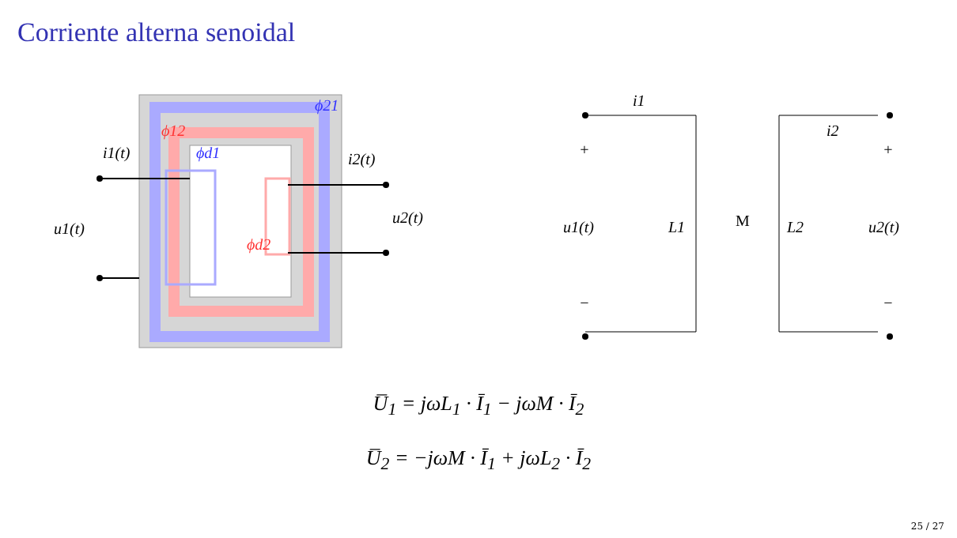Corriente alterna senoidal
ϕ21
ϕ12
ϕd1
ϕd2
i1(t)
i2(t)
u1(t)
u2(t)
i1
i2
+
+
−
−
u1(t)
L1
M
L2
u2(t)
U̅<sub>1</sub> = jωL<sub>1</sub> · Ī<sub>1</sub> − jωM · Ī<sub>2</sub>
U̅<sub>2</sub> = −jωM · Ī<sub>1</sub> + jωL<sub>2</sub> · Ī<sub>2</sub>
25 / 27